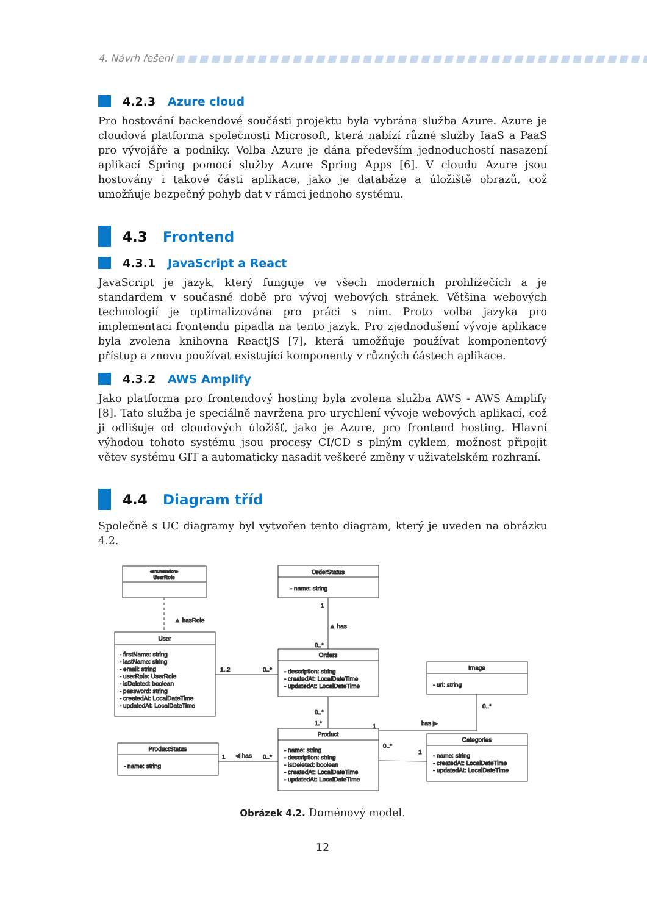4. Návrh řešení ■■■■■■■■■■■■■■■■■■■■■■■■■■■■■■■■■■■■■■■■■■■■■■■■
4.2.3 Azure cloud
Pro hostování backendové součásti projektu byla vybrána služba Azure. Azure je cloudová platforma společnosti Microsoft, která nabízí různé služby IaaS a PaaS pro vývojáře a podniky. Volba Azure je dána především jednoduchostí nasazení aplikací Spring pomocí služby Azure Spring Apps [6]. V cloudu Azure jsou hostovány i takové části aplikace, jako je databáze a úložiště obrazů, což umožňuje bezpečný pohyb dat v rámci jednoho systému.
4.3 Frontend
4.3.1 JavaScript a React
JavaScript je jazyk, který funguje ve všech moderních prohlížečích a je standardem v současné době pro vývoj webových stránek. Většina webových technologií je optimalizována pro práci s ním. Proto volba jazyka pro implementaci frontendu pipadla na tento jazyk. Pro zjednodušení vývoje aplikace byla zvolena knihovna ReactJS [7], která umožňuje používat komponentový přístup a znovu používat existující komponenty v různých částech aplikace.
4.3.2 AWS Amplify
Jako platforma pro frontendový hosting byla zvolena služba AWS - AWS Amplify [8]. Tato služba je speciálně navržena pro urychlení vývoje webových aplikací, což ji odlišuje od cloudových úložišť, jako je Azure, pro frontend hosting. Hlavní výhodou tohoto systému jsou procesy CI/CD s plným cyklem, možnost připojit větev systému GIT a automaticky nasadit veškeré změny v uživatelském rozhraní.
4.4 Diagram tříd
Společně s UC diagramy byl vytvořen tento diagram, který je uveden na obrázku 4.2.
«enumeration»
UserRole
OrderStatus
- name: string
▲ hasRole
1
▲ has
0..*
User
- firstName: string
- lastName: string
- email: string
- userRole: UserRole
- isDeleted: boolean
- password: string
- createdAt: LocalDateTime
- updatedAt: LocalDateTime
Orders
- description: string
- createdAt: LocalDateTime
- updatedAt: LocalDateTime
1..2
0..*
Image
- url: string
0..*
1.*
0..*
1
has ▶
Product
- name: string
- description: string
- isDeleted: boolean
- createdAt: LocalDateTime
- updatedAt: LocalDateTime
ProductStatus
- name: string
1
◀ has
0..*
Categories
- name: string
- createdAt: LocalDateTime
- updatedAt: LocalDateTime
0..*
1
Obrázek 4.2. Doménový model.
12